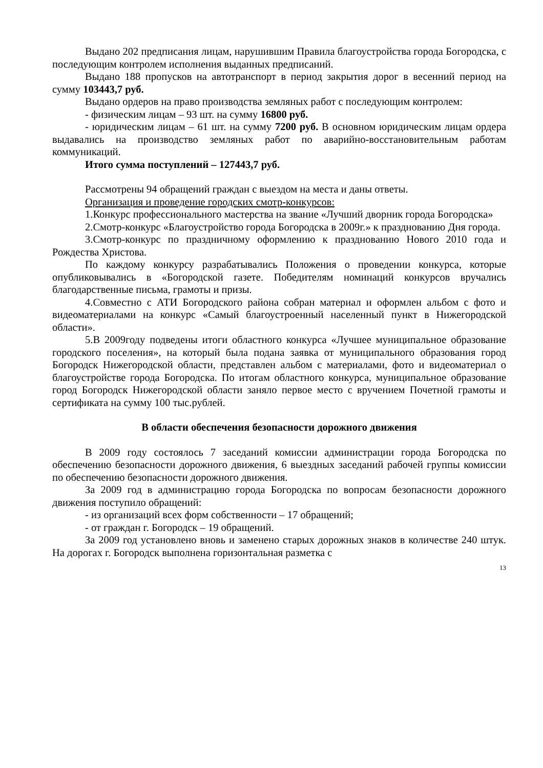Выдано 202 предписания лицам, нарушившим Правила благоустройства города Богородска, с последующим контролем исполнения выданных предписаний.
Выдано 188 пропусков на автотранспорт в период закрытия дорог в весенний период на сумму 103443,7 руб.
Выдано ордеров на право производства земляных работ с последующим контролем:
- физическим лицам – 93 шт. на сумму 16800 руб.
- юридическим лицам – 61 шт. на сумму 7200 руб. В основном юридическим лицам ордера выдавались на производство земляных работ по аварийно-восстановительным работам коммуникаций.
Итого сумма поступлений – 127443,7 руб.
Рассмотрены 94 обращений граждан с выездом на места и даны ответы.
Организация и проведение городских смотр-конкурсов:
1.Конкурс профессионального мастерства на звание «Лучший дворник города Богородска»
2.Смотр-конкурс «Благоустройство города Богородска в 2009г.» к празднованию Дня города.
3.Смотр-конкурс по праздничному оформлению к празднованию Нового 2010 года и Рождества Христова.
По каждому конкурсу разрабатывались Положения о проведении конкурса, которые опубликовывались в «Богородской газете. Победителям номинаций конкурсов вручались благодарственные письма, грамоты и призы.
4.Совместно с АТИ Богородского района собран материал и оформлен альбом с фото и видеоматериалами на конкурс «Самый благоустроенный населенный пункт в Нижегородской области».
5.В 2009году подведены итоги областного конкурса «Лучшее муниципальное образование городского поселения», на который была подана заявка от муниципального образования город Богородск Нижегородской области, представлен альбом с материалами, фото и видеоматериал о благоустройстве города Богородска. По итогам областного конкурса, муниципальное образование город Богородск Нижегородской области заняло первое место с вручением Почетной грамоты и сертификата на сумму 100 тыс.рублей.
В области обеспечения безопасности дорожного движения
В 2009 году состоялось 7 заседаний комиссии администрации города Богородска по обеспечению безопасности дорожного движения, 6 выездных заседаний рабочей группы комиссии по обеспечению безопасности дорожного движения.
За 2009 год в администрацию города Богородска по вопросам безопасности дорожного движения поступило обращений:
- из организаций всех форм собственности – 17 обращений;
- от граждан г. Богородск – 19 обращений.
За 2009 год установлено вновь и заменено старых дорожных знаков в количестве 240 штук. На дорогах г. Богородск выполнена горизонтальная разметка с
13